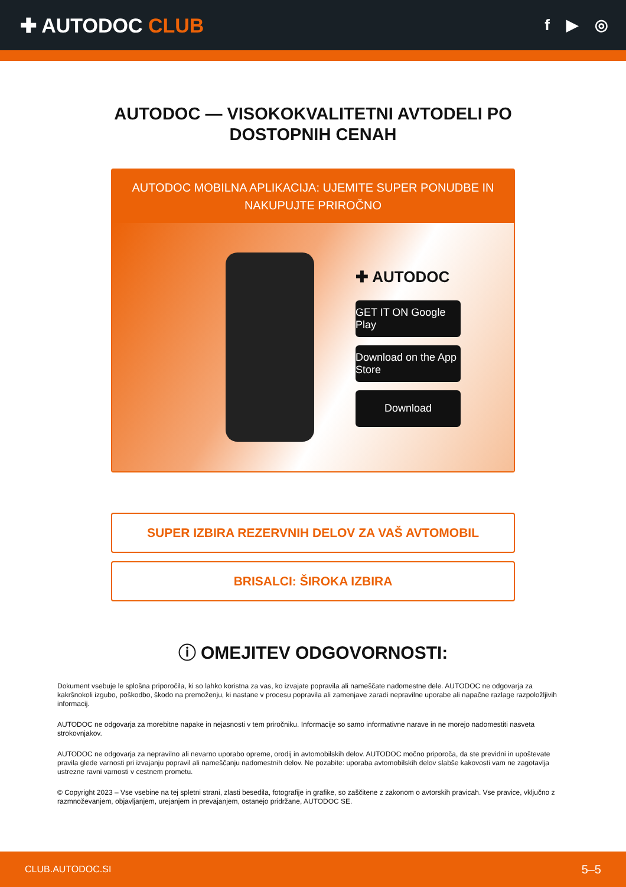✚ AUTODOC CLUB
f ▶ ◎
AUTODOC — VISOKOKVALITETNI AVTODELI PO DOSTOPNIH CENAH
AUTODOC MOBILNA APLIKACIJA: UJEMITE SUPER PONUDBE IN NAKUPUJTE PRIROČNO
✚ AUTODOC
GET IT ON Google Play
Download on the App Store
Download
SUPER IZBIRA REZERVNIH DELOV ZA VAŠ AVTOMOBIL
BRISALCI: ŠIROKA IZBIRA
ⓘ OMEJITEV ODGOVORNOSTI:
Dokument vsebuje le splošna priporočila, ki so lahko koristna za vas, ko izvajate popravila ali nameščate nadomestne dele. AUTODOC ne odgovarja za kakršnokoli izgubo, poškodbo, škodo na premoženju, ki nastane v procesu popravila ali zamenjave zaradi nepravilne uporabe ali napačne razlage razpoložljivih informacij.
AUTODOC ne odgovarja za morebitne napake in nejasnosti v tem priročniku. Informacije so samo informativne narave in ne morejo nadomestiti nasveta strokovnjakov.
AUTODOC ne odgovarja za nepravilno ali nevarno uporabo opreme, orodij in avtomobilskih delov. AUTODOC močno priporoča, da ste previdni in upoštevate pravila glede varnosti pri izvajanju popravil ali nameščanju nadomestnih delov. Ne pozabite: uporaba avtomobilskih delov slabše kakovosti vam ne zagotavlja ustrezne ravni varnosti v cestnem prometu.
© Copyright 2023 – Vse vsebine na tej spletni strani, zlasti besedila, fotografije in grafike, so zaščitene z zakonom o avtorskih pravicah. Vse pravice, vključno z razmnoževanjem, objavljanjem, urejanjem in prevajanjem, ostanejo pridržane, AUTODOC SE.
CLUB.AUTODOC.SI 5–5